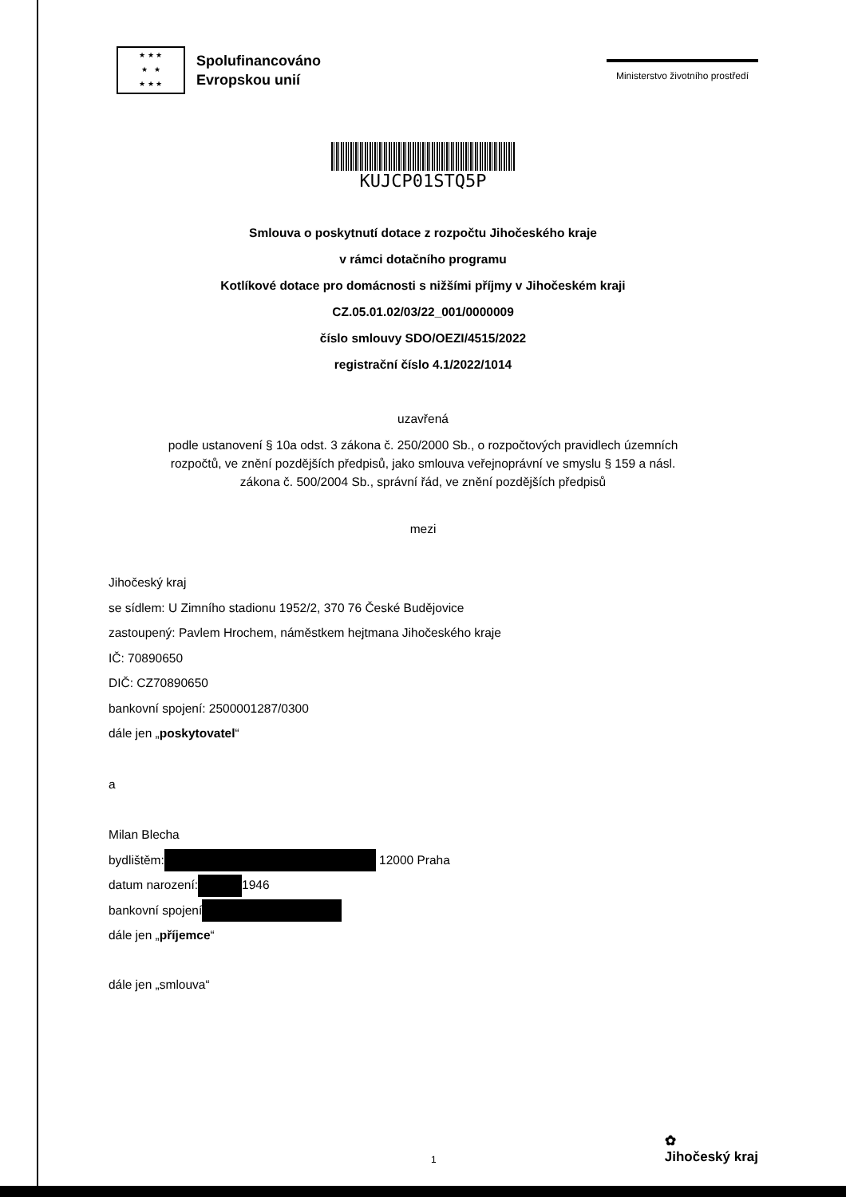★ ★ ★
★ ★
★ ★ ★
Spolufinancováno
Evropskou unií
Ministerstvo životního prostředí
KUJCP01STQ5P
Smlouva o poskytnutí dotace z rozpočtu Jihočeského kraje
v rámci dotačního programu
Kotlíkové dotace pro domácnosti s nižšími příjmy v Jihočeském kraji
CZ.05.01.02/03/22_001/0000009
číslo smlouvy SDO/OEZI/4515/2022
registrační číslo 4.1/2022/1014
uzavřená
podle ustanovení § 10a odst. 3 zákona č. 250/2000 Sb., o rozpočtových pravidlech územních
rozpočtů, ve znění pozdějších předpisů, jako smlouva veřejnoprávní ve smyslu § 159 a násl.
zákona č. 500/2004 Sb., správní řád, ve znění pozdějších předpisů
mezi
Jihočeský kraj
se sídlem: U Zimního stadionu 1952/2, 370 76 České Budějovice
zastoupený: Pavlem Hrochem, náměstkem hejtmana Jihočeského kraje
IČ: 70890650
DIČ: CZ70890650
bankovní spojení: 2500001287/0300
dále jen „poskytovatel“
a
Milan Blecha
bydlištěm: 12000 Praha
datum narození: 1946
bankovní spojení
dále jen „příjemce“
dále jen „smlouva“
1 ✿
Jihočeský kraj